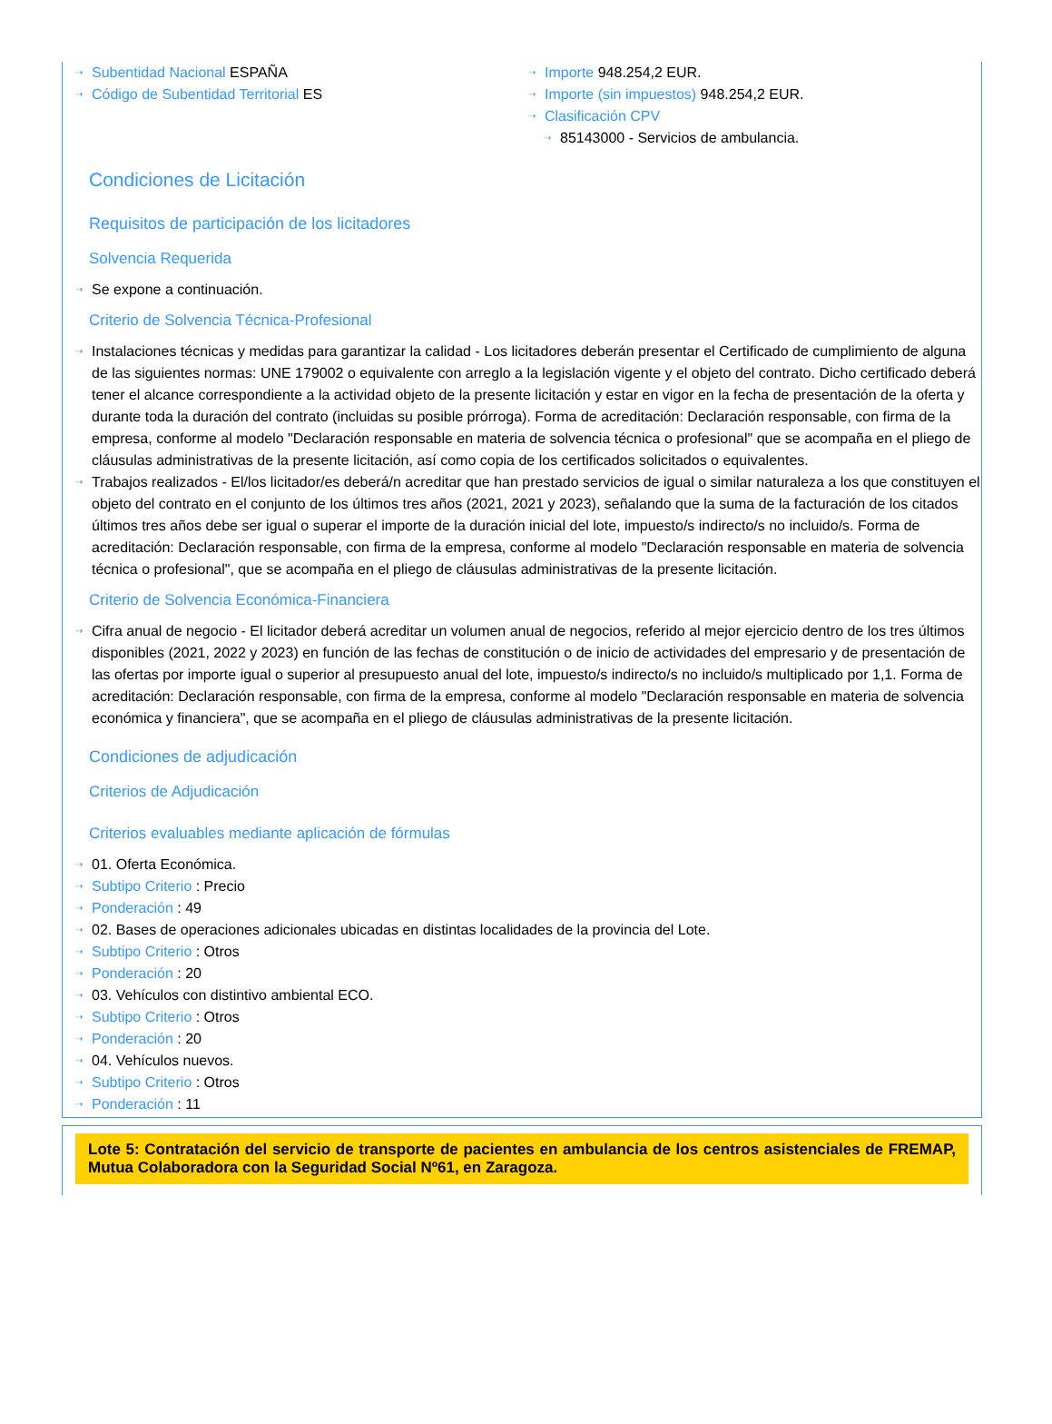⇢ Subentidad Nacional ESPAÑA
⇢ Código de Subentidad Territorial ES
⇢ Importe 948.254,2 EUR.
⇢ Importe (sin impuestos) 948.254,2 EUR.
⇢ Clasificación CPV
⇢ 85143000 - Servicios de ambulancia.
Condiciones de Licitación
Requisitos de participación de los licitadores
Solvencia Requerida
⇢ Se expone a continuación.
Criterio de Solvencia Técnica-Profesional
⇢ Instalaciones técnicas y medidas para garantizar la calidad - Los licitadores deberán presentar el Certificado de cumplimiento de alguna de las siguientes normas: UNE 179002 o equivalente con arreglo a la legislación vigente y el objeto del contrato. Dicho certificado deberá tener el alcance correspondiente a la actividad objeto de la presente licitación y estar en vigor en la fecha de presentación de la oferta y durante toda la duración del contrato (incluidas su posible prórroga). Forma de acreditación: Declaración responsable, con firma de la empresa, conforme al modelo "Declaración responsable en materia de solvencia técnica o profesional" que se acompaña en el pliego de cláusulas administrativas de la presente licitación, así como copia de los certificados solicitados o equivalentes.
⇢ Trabajos realizados - El/los licitador/es deberá/n acreditar que han prestado servicios de igual o similar naturaleza a los que constituyen el objeto del contrato en el conjunto de los últimos tres años (2021, 2021 y 2023), señalando que la suma de la facturación de los citados últimos tres años debe ser igual o superar el importe de la duración inicial del lote, impuesto/s indirecto/s no incluido/s. Forma de acreditación: Declaración responsable, con firma de la empresa, conforme al modelo "Declaración responsable en materia de solvencia técnica o profesional", que se acompaña en el pliego de cláusulas administrativas de la presente licitación.
Criterio de Solvencia Económica-Financiera
⇢ Cifra anual de negocio - El licitador deberá acreditar un volumen anual de negocios, referido al mejor ejercicio dentro de los tres últimos disponibles (2021, 2022 y 2023) en función de las fechas de constitución o de inicio de actividades del empresario y de presentación de las ofertas por importe igual o superior al presupuesto anual del lote, impuesto/s indirecto/s no incluido/s multiplicado por 1,1. Forma de acreditación: Declaración responsable, con firma de la empresa, conforme al modelo "Declaración responsable en materia de solvencia económica y financiera", que se acompaña en el pliego de cláusulas administrativas de la presente licitación.
Condiciones de adjudicación
Criterios de Adjudicación
Criterios evaluables mediante aplicación de fórmulas
⇢ 01. Oferta Económica.
⇢ Subtipo Criterio : Precio
⇢ Ponderación : 49
⇢ 02. Bases de operaciones adicionales ubicadas en distintas localidades de la provincia del Lote.
⇢ Subtipo Criterio : Otros
⇢ Ponderación : 20
⇢ 03. Vehículos con distintivo ambiental ECO.
⇢ Subtipo Criterio : Otros
⇢ Ponderación : 20
⇢ 04. Vehículos nuevos.
⇢ Subtipo Criterio : Otros
⇢ Ponderación : 11
Lote 5: Contratación del servicio de transporte de pacientes en ambulancia de los centros asistenciales de FREMAP, Mutua Colaboradora con la Seguridad Social Nº61, en Zaragoza.